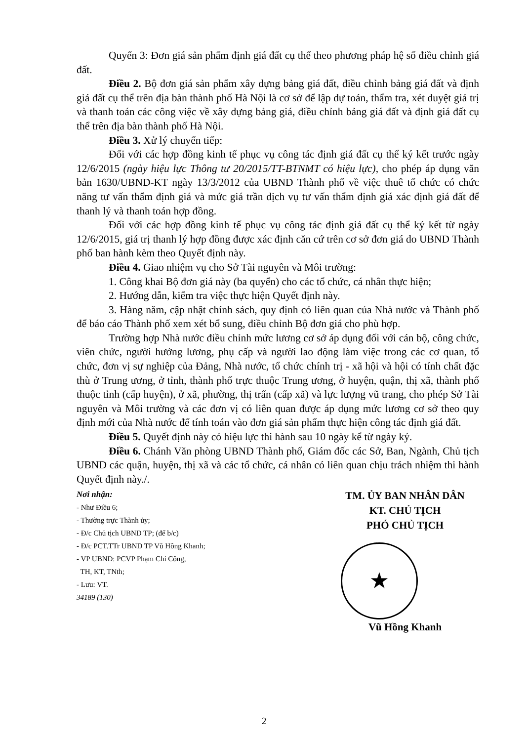Quyển 3: Đơn giá sản phẩm định giá đất cụ thể theo phương pháp hệ số điều chỉnh giá đất.
Điều 2. Bộ đơn giá sản phẩm xây dựng bảng giá đất, điều chỉnh bảng giá đất và định giá đất cụ thể trên địa bàn thành phố Hà Nội là cơ sở để lập dự toán, thẩm tra, xét duyệt giá trị và thanh toán các công việc về xây dựng bảng giá, điều chỉnh bảng giá đất và định giá đất cụ thể trên địa bàn thành phố Hà Nội.
Điều 3. Xử lý chuyển tiếp:
Đối với các hợp đồng kinh tế phục vụ công tác định giá đất cụ thể ký kết trước ngày 12/6/2015 (ngày hiệu lực Thông tư 20/2015/TT-BTNMT có hiệu lực), cho phép áp dụng văn bản 1630/UBND-KT ngày 13/3/2012 của UBND Thành phố về việc thuê tổ chức có chức năng tư vấn thẩm định giá và mức giá trần dịch vụ tư vấn thẩm định giá xác định giá đất để thanh lý và thanh toán hợp đồng.
Đối với các hợp đồng kinh tế phục vụ công tác định giá đất cụ thể ký kết từ ngày 12/6/2015, giá trị thanh lý hợp đồng được xác định căn cứ trên cơ sở đơn giá do UBND Thành phố ban hành kèm theo Quyết định này.
Điều 4. Giao nhiệm vụ cho Sở Tài nguyên và Môi trường:
1. Công khai Bộ đơn giá này (ba quyển) cho các tổ chức, cá nhân thực hiện;
2. Hướng dẫn, kiểm tra việc thực hiện Quyết định này.
3. Hàng năm, cập nhật chính sách, quy định có liên quan của Nhà nước và Thành phố để báo cáo Thành phố xem xét bổ sung, điều chỉnh Bộ đơn giá cho phù hợp.
Trường hợp Nhà nước điều chỉnh mức lương cơ sở áp dụng đối với cán bộ, công chức, viên chức, người hưởng lương, phụ cấp và người lao động làm việc trong các cơ quan, tổ chức, đơn vị sự nghiệp của Đảng, Nhà nước, tổ chức chính trị - xã hội và hội có tính chất đặc thù ở Trung ương, ở tỉnh, thành phố trực thuộc Trung ương, ở huyện, quận, thị xã, thành phố thuộc tỉnh (cấp huyện), ở xã, phường, thị trấn (cấp xã) và lực lượng vũ trang, cho phép Sở Tài nguyên và Môi trường và các đơn vị có liên quan được áp dụng mức lương cơ sở theo quy định mới của Nhà nước để tính toán vào đơn giá sản phẩm thực hiện công tác định giá đất.
Điều 5. Quyết định này có hiệu lực thi hành sau 10 ngày kể từ ngày ký.
Điều 6. Chánh Văn phòng UBND Thành phố, Giám đốc các Sở, Ban, Ngành, Chủ tịch UBND các quận, huyện, thị xã và các tổ chức, cá nhân có liên quan chịu trách nhiệm thi hành Quyết định này./.
Nơi nhận:
- Như Điều 6;
- Thường trực Thành ủy;
- Đ/c Chủ tịch UBND TP; (để b/c)
- Đ/c PCT.TTr UBND TP Vũ Hồng Khanh;
- VP UBND: PCVP Phạm Chí Công,
TH, KT, TNth;
- Lưu: VT.
34189 (130)
TM. ỦY BAN NHÂN DÂN
KT. CHỦ TỊCH
PHÓ CHỦ TỊCH
★
Vũ Hồng Khanh
2